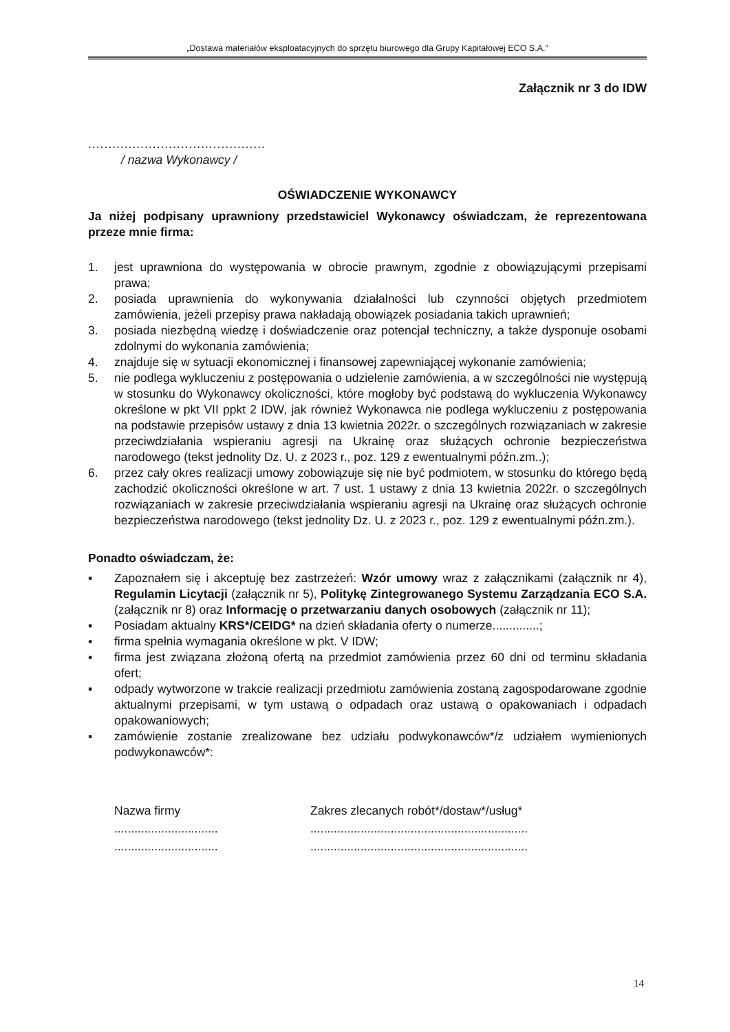„Dostawa materiałów eksploatacyjnych do sprzętu biurowego dla Grupy Kapitałowej ECO S.A.”
Załącznik nr 3 do IDW
............................................
/ nazwa Wykonawcy /
OŚWIADCZENIE WYKONAWCY
Ja niżej podpisany uprawniony przedstawiciel Wykonawcy oświadczam, że reprezentowana przeze mnie firma:
1. jest uprawniona do występowania w obrocie prawnym, zgodnie z obowiązującymi przepisami prawa;
2. posiada uprawnienia do wykonywania działalności lub czynności objętych przedmiotem zamówienia, jeżeli przepisy prawa nakładają obowiązek posiadania takich uprawnień;
3. posiada niezbędną wiedzę i doświadczenie oraz potencjał techniczny, a także dysponuje osobami zdolnymi do wykonania zamówienia;
4. znajduje się w sytuacji ekonomicznej i finansowej zapewniającej wykonanie zamówienia;
5. nie podlega wykluczeniu z postępowania o udzielenie zamówienia, a w szczególności nie występują w stosunku do Wykonawcy okoliczności, które mogłoby być podstawą do wykluczenia Wykonawcy określone w pkt VII ppkt 2 IDW, jak również Wykonawca nie podlega wykluczeniu z postępowania na podstawie przepisów ustawy z dnia 13 kwietnia 2022r. o szczególnych rozwiązaniach w zakresie przeciwdziałania wspieraniu agresji na Ukrainę oraz służących ochronie bezpieczeństwa narodowego (tekst jednolity Dz. U. z 2023 r., poz. 129 z ewentualnymi późn.zm..);
6. przez cały okres realizacji umowy zobowiązuje się nie być podmiotem, w stosunku do którego będą zachodzić okoliczności określone w art. 7 ust. 1 ustawy z dnia 13 kwietnia 2022r. o szczególnych rozwiązaniach w zakresie przeciwdziałania wspieraniu agresji na Ukrainę oraz służących ochronie bezpieczeństwa narodowego (tekst jednolity Dz. U. z 2023 r., poz. 129 z ewentualnymi późn.zm.).
Ponadto oświadczam, że:
▪ Zapoznałem się i akceptuję bez zastrzeżeń: Wzór umowy wraz z załącznikami (załącznik nr 4), Regulamin Licytacji (załącznik nr 5), Politykę Zintegrowanego Systemu Zarządzania ECO S.A. (załącznik nr 8) oraz Informację o przetwarzaniu danych osobowych (załącznik nr 11);
▪ Posiadam aktualny KRS*/CEIDG* na dzień składania oferty o numerze..............;
▪ firma spełnia wymagania określone w pkt. V IDW;
▪ firma jest związana złożoną ofertą na przedmiot zamówienia przez 60 dni od terminu składania ofert;
▪ odpady wytworzone w trakcie realizacji przedmiotu zamówienia zostaną zagospodarowane zgodnie aktualnymi przepisami, w tym ustawą o odpadach oraz ustawą o opakowaniach i odpadach opakowaniowych;
▪ zamówienie zostanie zrealizowane bez udziału podwykonawców*/z udziałem wymienionych podwykonawców*:
Nazwa firmy
...............................
...............................
Zakres zlecanych robót*/dostaw*/usług*
.................................................................
.................................................................
14